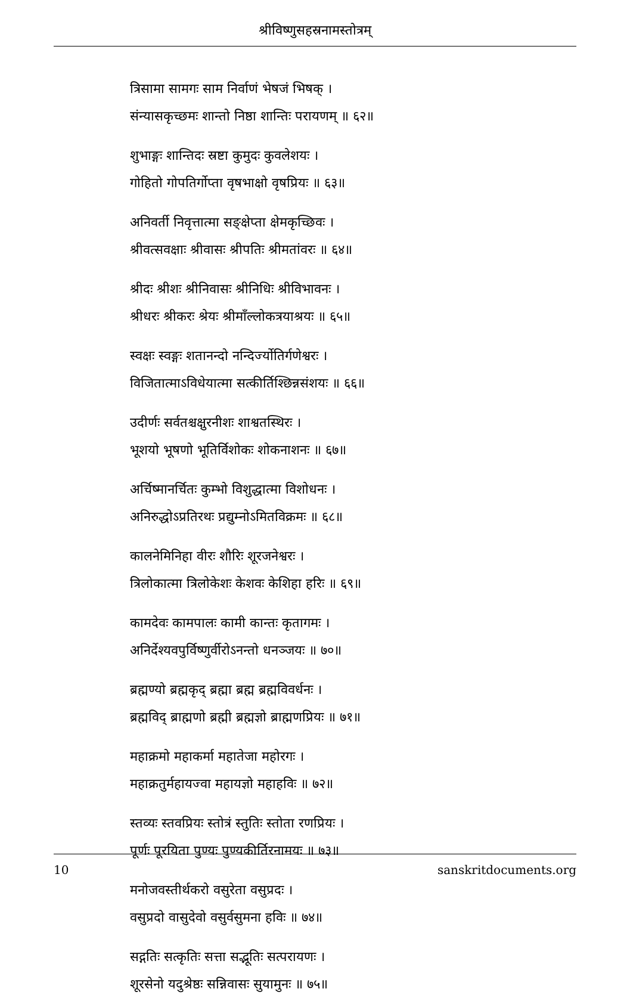श्रीविष्णुसहस्रनामस्तोत्रम्
त्रिसामा सामगः साम निर्वाणं भेषजं भिषक् ।
संन्यासकृच्छमः शान्तो निष्ठा शान्तिः परायणम् ॥ ६२॥
शुभाङ्गः शान्तिदः स्रष्टा कुमुदः कुवलेशयः ।
गोहितो गोपतिर्गोप्ता वृषभाक्षो वृषप्रियः ॥ ६३॥
अनिवर्ती निवृत्तात्मा सङ्क्षेप्ता क्षेमकृच्छिवः ।
श्रीवत्सवक्षाः श्रीवासः श्रीपतिः श्रीमतांवरः ॥ ६४॥
श्रीदः श्रीशः श्रीनिवासः श्रीनिधिः श्रीविभावनः ।
श्रीधरः श्रीकरः श्रेयः श्रीमाँल्लोकत्रयाश्रयः ॥ ६५॥
स्वक्षः स्वङ्गः शतानन्दो नन्दिर्ज्योतिर्गणेश्वरः ।
विजितात्माऽविधेयात्मा सत्कीर्तिश्छिन्नसंशयः ॥ ६६॥
उदीर्णः सर्वतश्चक्षुरनीशः शाश्वतस्थिरः ।
भूशयो भूषणो भूतिर्विशोकः शोकनाशनः ॥ ६७॥
अर्चिष्मानर्चितः कुम्भो विशुद्धात्मा विशोधनः ।
अनिरुद्धोऽप्रतिरथः प्रद्युम्नोऽमितविक्रमः ॥ ६८॥
कालनेमिनिहा वीरः शौरिः शूरजनेश्वरः ।
त्रिलोकात्मा त्रिलोकेशः केशवः केशिहा हरिः ॥ ६९॥
कामदेवः कामपालः कामी कान्तः कृतागमः ।
अनिर्देश्यवपुर्विष्णुर्वीरोऽनन्तो धनञ्जयः ॥ ७०॥
ब्रह्मण्यो ब्रह्मकृद् ब्रह्मा ब्रह्म ब्रह्मविवर्धनः ।
ब्रह्मविद् ब्राह्मणो ब्रह्मी ब्रह्मज्ञो ब्राह्मणप्रियः ॥ ७१॥
महाक्रमो महाकर्मा महातेजा महोरगः ।
महाक्रतुर्महायज्वा महायज्ञो महाहविः ॥ ७२॥
स्तव्यः स्तवप्रियः स्तोत्रं स्तुतिः स्तोता रणप्रियः ।
पूर्णः पूरयिता पुण्यः पुण्यकीर्तिरनामयः ॥ ७३॥
मनोजवस्तीर्थकरो वसुरेता वसुप्रदः ।
वसुप्रदो वासुदेवो वसुर्वसुमना हविः ॥ ७४॥
सद्गतिः सत्कृतिः सत्ता सद्भूतिः सत्परायणः ।
शूरसेनो यदुश्रेष्ठः सन्निवासः सुयामुनः ॥ ७५॥
10 sanskritdocuments.org